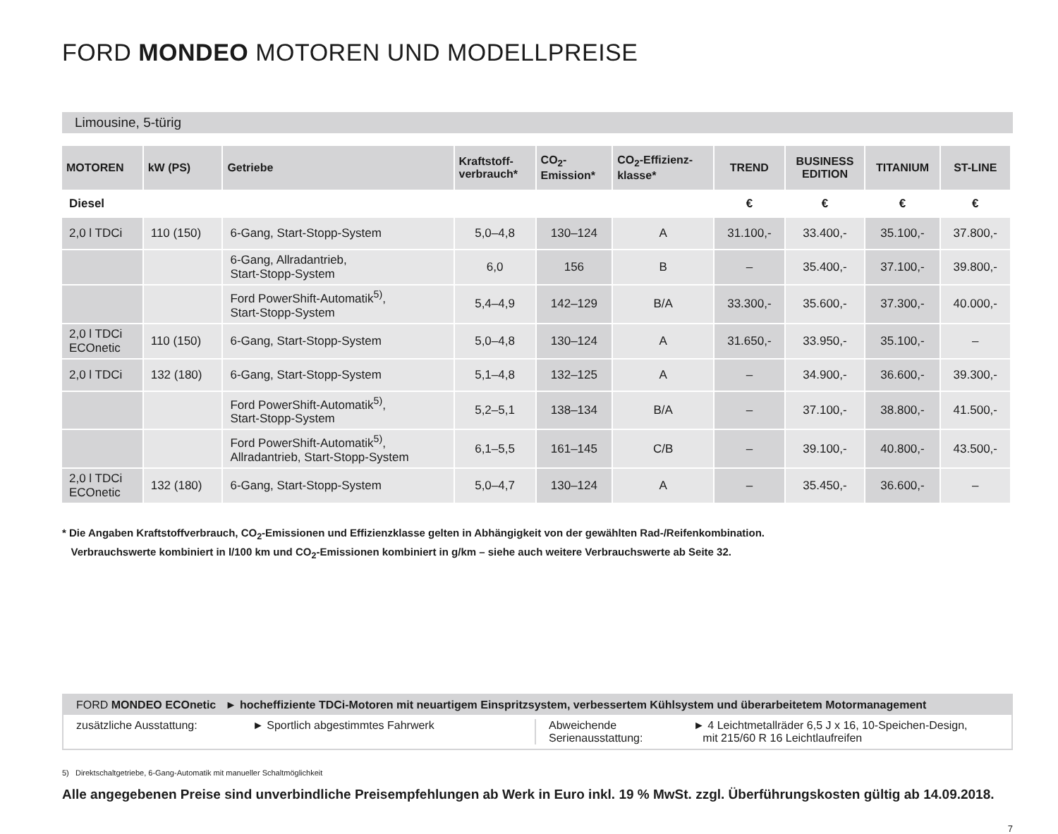FORD MONDEO MOTOREN UND MODELLPREISE
Limousine, 5-türig
| MOTOREN | kW (PS) | Getriebe | Kraftstoff- verbrauch* | CO<sub>2</sub>- Emission* | CO<sub>2</sub>-Effizienz- klasse* | TREND | BUSINESS EDITION | TITANIUM | ST-LINE |
| --- | --- | --- | --- | --- | --- | --- | --- | --- | --- |
| Diesel | | | | | | € | € | € | € |
| 2,0 l TDCi | 110 (150) | 6-Gang, Start-Stopp-System | 5,0–4,8 | 130–124 | A | 31.100,- | 33.400,- | 35.100,- | 37.800,- |
| | | 6-Gang, Allradantrieb, Start-Stopp-System | 6,0 | 156 | B | – | 35.400,- | 37.100,- | 39.800,- |
| | | Ford PowerShift-Automatik<sup>5)</sup>, Start-Stopp-System | 5,4–4,9 | 142–129 | B/A | 33.300,- | 35.600,- | 37.300,- | 40.000,- |
| 2,0 l TDCi ECOnetic | 110 (150) | 6-Gang, Start-Stopp-System | 5,0–4,8 | 130–124 | A | 31.650,- | 33.950,- | 35.100,- | – |
| 2,0 l TDCi | 132 (180) | 6-Gang, Start-Stopp-System | 5,1–4,8 | 132–125 | A | – | 34.900,- | 36.600,- | 39.300,- |
| | | Ford PowerShift-Automatik<sup>5)</sup>, Start-Stopp-System | 5,2–5,1 | 138–134 | B/A | – | 37.100,- | 38.800,- | 41.500,- |
| | | Ford PowerShift-Automatik<sup>5)</sup>, Allradantrieb, Start-Stopp-System | 6,1–5,5 | 161–145 | C/B | – | 39.100,- | 40.800,- | 43.500,- |
| 2,0 l TDCi ECOnetic | 132 (180) | 6-Gang, Start-Stopp-System | 5,0–4,7 | 130–124 | A | – | 35.450,- | 36.600,- | – |
* Die Angaben Kraftstoffverbrauch, CO<sub>2</sub>-Emissionen und Effizienzklasse gelten in Abhängigkeit von der gewählten Rad-/Reifenkombination.
Verbrauchswerte kombiniert in l/100 km und CO<sub>2</sub>-Emissionen kombiniert in g/km – siehe auch weitere Verbrauchswerte ab Seite 32.
FORD MONDEO ECOnetic ► hocheffiziente TDCi-Motoren mit neuartigem Einspritzsystem, verbessertem Kühlsystem und überarbeitetem Motormanagement
zusätzliche Ausstattung: ► Sportlich abgestimmtes Fahrwerk Abweichende
Serienausstattung:
► 4 Leichtmetallräder 6,5 J x 16, 10-Speichen-Design,
mit 215/60 R 16 Leichtlaufreifen
5) Direktschaltgetriebe, 6-Gang-Automatik mit manueller Schaltmöglichkeit
Alle angegebenen Preise sind unverbindliche Preisempfehlungen ab Werk in Euro inkl. 19 % MwSt. zzgl. Überführungskosten gültig ab 14.09.2018.
7